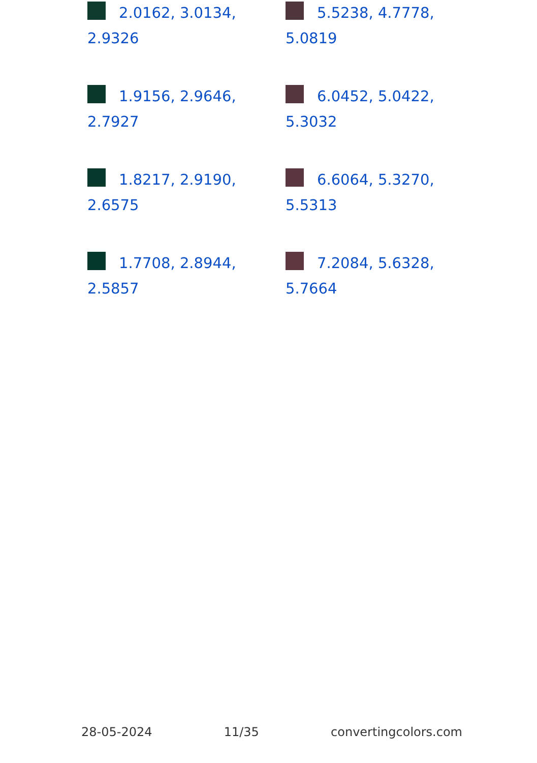2.0162, 3.0134, 2.9326 5.5238, 4.7778, 5.0819
1.9156, 2.9646, 2.7927 6.0452, 5.0422, 5.3032
1.8217, 2.9190, 2.6575 6.6064, 5.3270, 5.5313
1.7708, 2.8944, 2.5857 7.2084, 5.6328, 5.7664
28-05-2024 11/35 convertingcolors.com